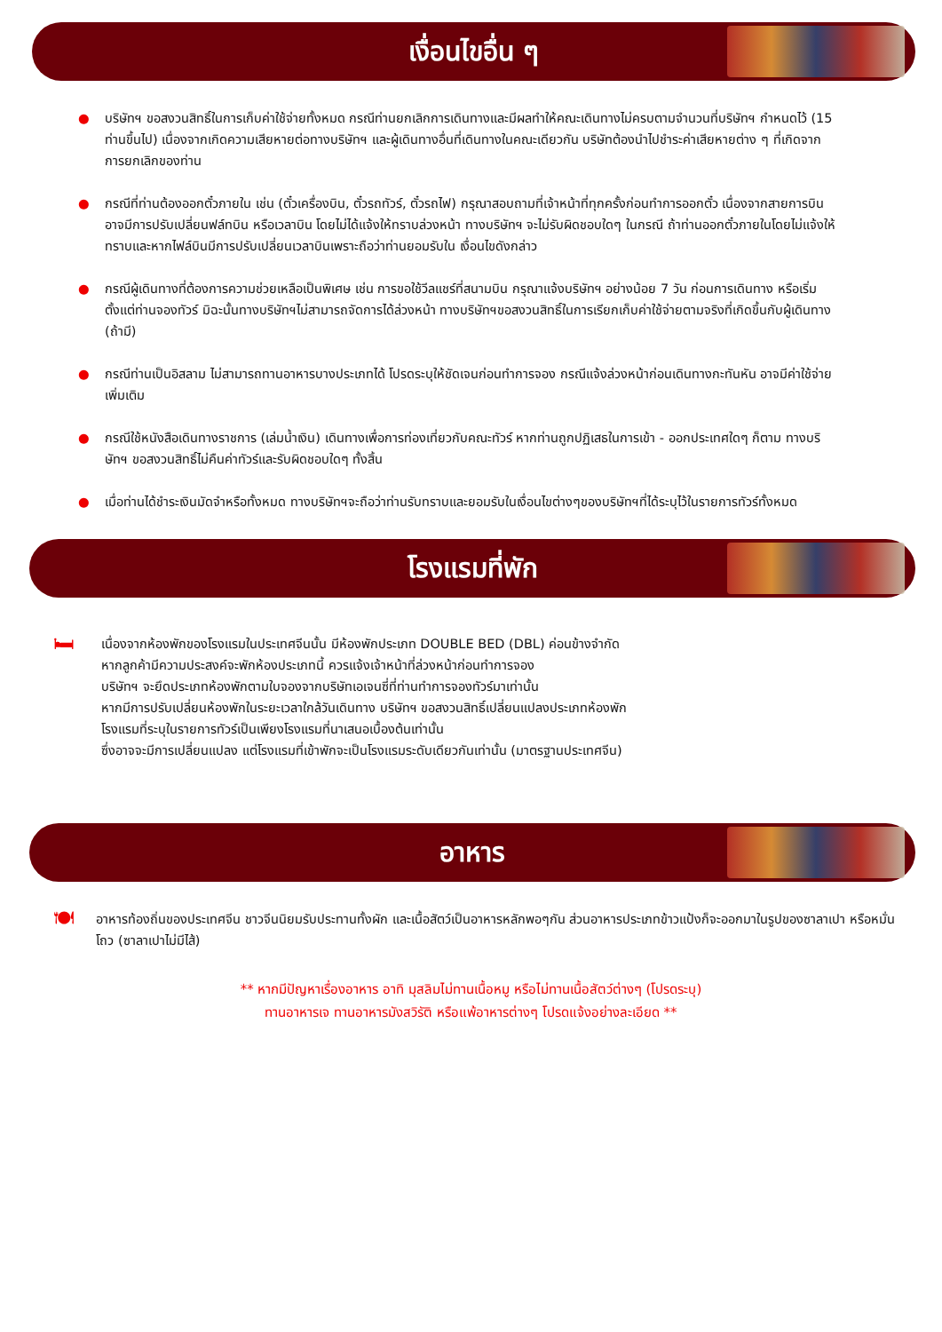เงื่อนไขอื่น ๆ
● บริษัทฯ ขอสงวนสิทธิ์ในการเก็บค่าใช้จ่ายทั้งหมด กรณีท่านยกเลิกการเดินทางและมีผลทำให้คณะเดินทางไม่ครบตามจำนวนที่บริษัทฯ กำหนดไว้ (15 ท่านขึ้นไป) เนื่องจากเกิดความเสียหายต่อทางบริษัทฯ และผู้เดินทางอื่นที่เดินทางในคณะเดียวกัน บริษัทต้องนำไปชำระค่าเสียหายต่าง ๆ ที่เกิดจากการยกเลิกของท่าน
● กรณีที่ท่านต้องออกตั๋วภายใน เช่น (ตั๋วเครื่องบิน, ตั๋วรถทัวร์, ตั๋วรถไฟ) กรุณาสอบถามที่เจ้าหน้าที่ทุกครั้งก่อนทำการออกตั๋ว เนื่องจากสายการบินอาจมีการปรับเปลี่ยนฟล์ทบิน หรือเวลาบิน โดยไม่ได้แจ้งให้ทราบล่วงหน้า ทางบริษัทฯ จะไม่รับผิดชอบใดๆ ในกรณี ถ้าท่านออกตั๋วภายในโดยไม่แจ้งให้ทราบและหากไฟล์บินมีการปรับเปลี่ยนเวลาบินเพราะถือว่าท่านยอมรับใน เงื่อนไขดังกล่าว
● กรณีผู้เดินทางที่ต้องการความช่วยเหลือเป็นพิเศษ เช่น การขอใช้วีลแชร์ที่สนามบิน กรุณาแจ้งบริษัทฯ อย่างน้อย 7 วัน ก่อนการเดินทาง หรือเริ่มตั้งแต่ท่านจองทัวร์ มิฉะนั้นทางบริษัทฯไม่สามารถจัดการได้ล่วงหน้า ทางบริษัทฯขอสงวนสิทธิ์ในการเรียกเก็บค่าใช้จ่ายตามจริงที่เกิดขึ้นกับผู้เดินทาง (ถ้ามี)
● กรณีท่านเป็นอิสลาม ไม่สามารถทานอาหารบางประเภทได้ โปรดระบุให้ชัดเจนก่อนทำการจอง กรณีแจ้งล่วงหน้าก่อนเดินทางกะทันหัน อาจมีค่าใช้จ่ายเพิ่มเติม
● กรณีใช้หนังสือเดินทางราชการ (เล่มน้ำเงิน) เดินทางเพื่อการท่องเที่ยวกับคณะทัวร์ หากท่านถูกปฏิเสธในการเข้า - ออกประเทศใดๆ ก็ตาม ทางบริษัทฯ ขอสงวนสิทธิ์ไม่คืนค่าทัวร์และรับผิดชอบใดๆ ทั้งสิ้น
● เมื่อท่านได้ชำระเงินมัดจำหรือทั้งหมด ทางบริษัทฯจะถือว่าท่านรับทราบและยอมรับในเงื่อนไขต่างๆของบริษัทฯที่ได้ระบุไว้ในรายการทัวร์ทั้งหมด
โรงแรมที่พัก
🛏
เนื่องจากห้องพักของโรงแรมในประเทศจีนนั้น มีห้องพักประเภท DOUBLE BED (DBL) ค่อนข้างจำกัด
หากลูกค้ามีความประสงค์จะพักห้องประเภทนี้ ควรแจ้งเจ้าหน้าที่ล่วงหน้าก่อนทำการจอง
บริษัทฯ จะยึดประเภทห้องพักตามใบจองจากบริษัทเอเจนซี่ที่ท่านทำการจองทัวร์มาเท่านั้น
หากมีการปรับเปลี่ยนห้องพักในระยะเวลาใกล้วันเดินทาง บริษัทฯ ขอสงวนสิทธิ์เปลี่ยนแปลงประเภทห้องพัก
โรงแรมที่ระบุในรายการทัวร์เป็นเพียงโรงแรมที่นาเสนอเบื้องต้นเท่านั้น
ซึ่งอาจจะมีการเปลี่ยนแปลง แต่โรงแรมที่เข้าพักจะเป็นโรงแรมระดับเดียวกันเท่านั้น (มาตรฐานประเทศจีน)
อาหาร
🍽
อาหารท้องถิ่นของประเทศจีน ชาวจีนนิยมรับประทานทั้งผัก และเนื้อสัตว์เป็นอาหารหลักพอๆกัน ส่วนอาหารประเภทข้าวแป้งก็จะออกมาในรูปของซาลาเปา หรือหมั่นโถว (ซาลาเปาไม่มีไส้)
** หากมีปัญหาเรื่องอาหาร อาทิ มุสลิมไม่ทานเนื้อหมู หรือไม่ทานเนื้อสัตว์ต่างๆ (โปรดระบุ)
ทานอาหารเจ ทานอาหารมังสวิรัติ หรือแพ้อาหารต่างๆ โปรดแจ้งอย่างละเอียด **